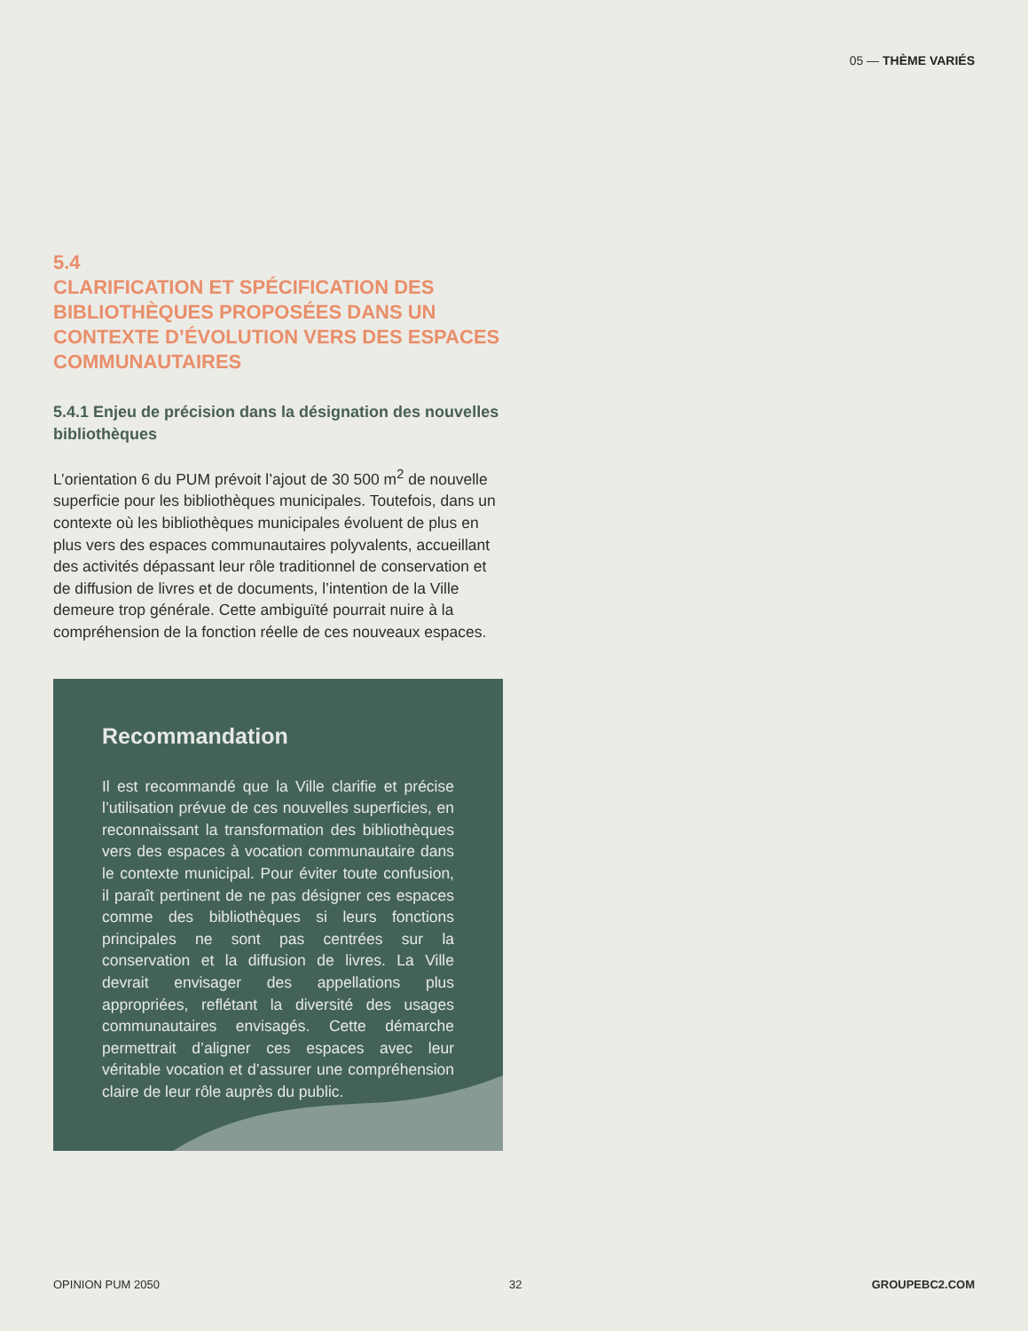05 — THÈME VARIÉS
5.4
CLARIFICATION ET SPÉCIFICATION DES BIBLIOTHÈQUES PROPOSÉES DANS UN CONTEXTE D’ÉVOLUTION VERS DES ESPACES COMMUNAUTAIRES
5.4.1 Enjeu de précision dans la désignation des nouvelles bibliothèques
L’orientation 6 du PUM prévoit l’ajout de 30 500 m<sup>2</sup> de nouvelle superficie pour les bibliothèques municipales. Toutefois, dans un contexte où les bibliothèques municipales évoluent de plus en plus vers des espaces communautaires polyvalents, accueillant des activités dépassant leur rôle traditionnel de conservation et de diffusion de livres et de documents, l’intention de la Ville demeure trop générale. Cette ambiguïté pourrait nuire à la compréhension de la fonction réelle de ces nouveaux espaces.
Recommandation
Il est recommandé que la Ville clarifie et précise l’utilisation prévue de ces nouvelles superficies, en reconnaissant la transformation des bibliothèques vers des espaces à vocation communautaire dans le contexte municipal. Pour éviter toute confusion, il paraît pertinent de ne pas désigner ces espaces comme des bibliothèques si leurs fonctions principales ne sont pas centrées sur la conservation et la diffusion de livres. La Ville devrait envisager des appellations plus appropriées, reflétant la diversité des usages communautaires envisagés. Cette démarche permettrait d’aligner ces espaces avec leur véritable vocation et d’assurer une compréhension claire de leur rôle auprès du public.
OPINION PUM 2050 32 GROUPEBC2.COM